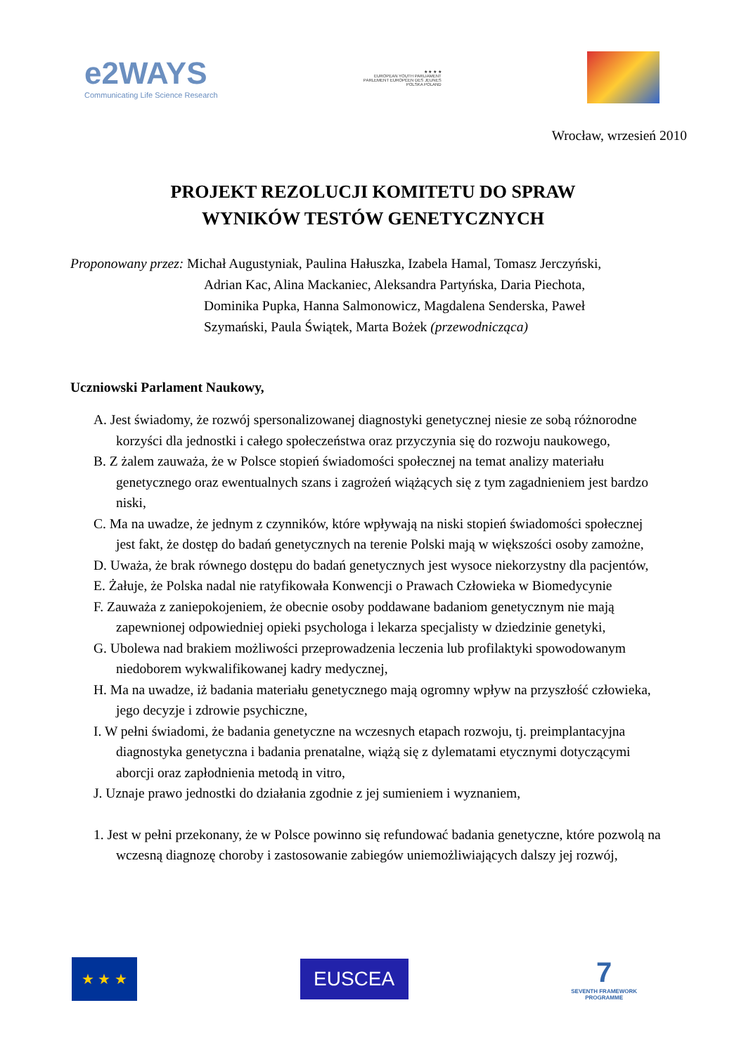e2WAYS
Communicating Life Science Research
★ ★ ★ ★
EUROPEAN YOUTH PARLIAMENT
PARLEMENT EUROPÉEN DES JEUNES
POLSKA POLAND
Wrocław, wrzesień 2010
PROJEKT REZOLUCJI KOMITETU DO SPRAW
WYNIKÓW TESTÓW GENETYCZNYCH
Proponowany przez: Michał Augustyniak, Paulina Hałuszka, Izabela Hamal, Tomasz Jerczyński,
Adrian Kac, Alina Mackaniec, Aleksandra Partyńska, Daria Piechota,
Dominika Pupka, Hanna Salmonowicz, Magdalena Senderska, Paweł
Szymański, Paula Świątek, Marta Bożek (przewodnicząca)
Uczniowski Parlament Naukowy,
A. Jest świadomy, że rozwój spersonalizowanej diagnostyki genetycznej niesie ze sobą różnorodne korzyści dla jednostki i całego społeczeństwa oraz przyczynia się do rozwoju naukowego,
B. Z żalem zauważa, że w Polsce stopień świadomości społecznej na temat analizy materiału genetycznego oraz ewentualnych szans i zagrożeń wiążących się z tym zagadnieniem jest bardzo niski,
C. Ma na uwadze, że jednym z czynników, które wpływają na niski stopień świadomości społecznej jest fakt, że dostęp do badań genetycznych na terenie Polski mają w większości osoby zamożne,
D. Uważa, że brak równego dostępu do badań genetycznych jest wysoce niekorzystny dla pacjentów,
E. Żałuje, że Polska nadal nie ratyfikowała Konwencji o Prawach Człowieka w Biomedycynie
F. Zauważa z zaniepokojeniem, że obecnie osoby poddawane badaniom genetycznym nie mają zapewnionej odpowiedniej opieki psychologa i lekarza specjalisty w dziedzinie genetyki,
G. Ubolewa nad brakiem możliwości przeprowadzenia leczenia lub profilaktyki spowodowanym niedoborem wykwalifikowanej kadry medycznej,
H. Ma na uwadze, iż badania materiału genetycznego mają ogromny wpływ na przyszłość człowieka, jego decyzje i zdrowie psychiczne,
I. W pełni świadomi, że badania genetyczne na wczesnych etapach rozwoju, tj. preimplantacyjna diagnostyka genetyczna i badania prenatalne, wiążą się z dylematami etycznymi dotyczącymi aborcji oraz zapłodnienia metodą in vitro,
J. Uznaje prawo jednostki do działania zgodnie z jej sumieniem i wyznaniem,
1. Jest w pełni przekonany, że w Polsce powinno się refundować badania genetyczne, które pozwolą na wczesną diagnozę choroby i zastosowanie zabiegów uniemożliwiających dalszy jej rozwój,
★ ★ ★
EUSCEA
7
SEVENTH FRAMEWORK
PROGRAMME